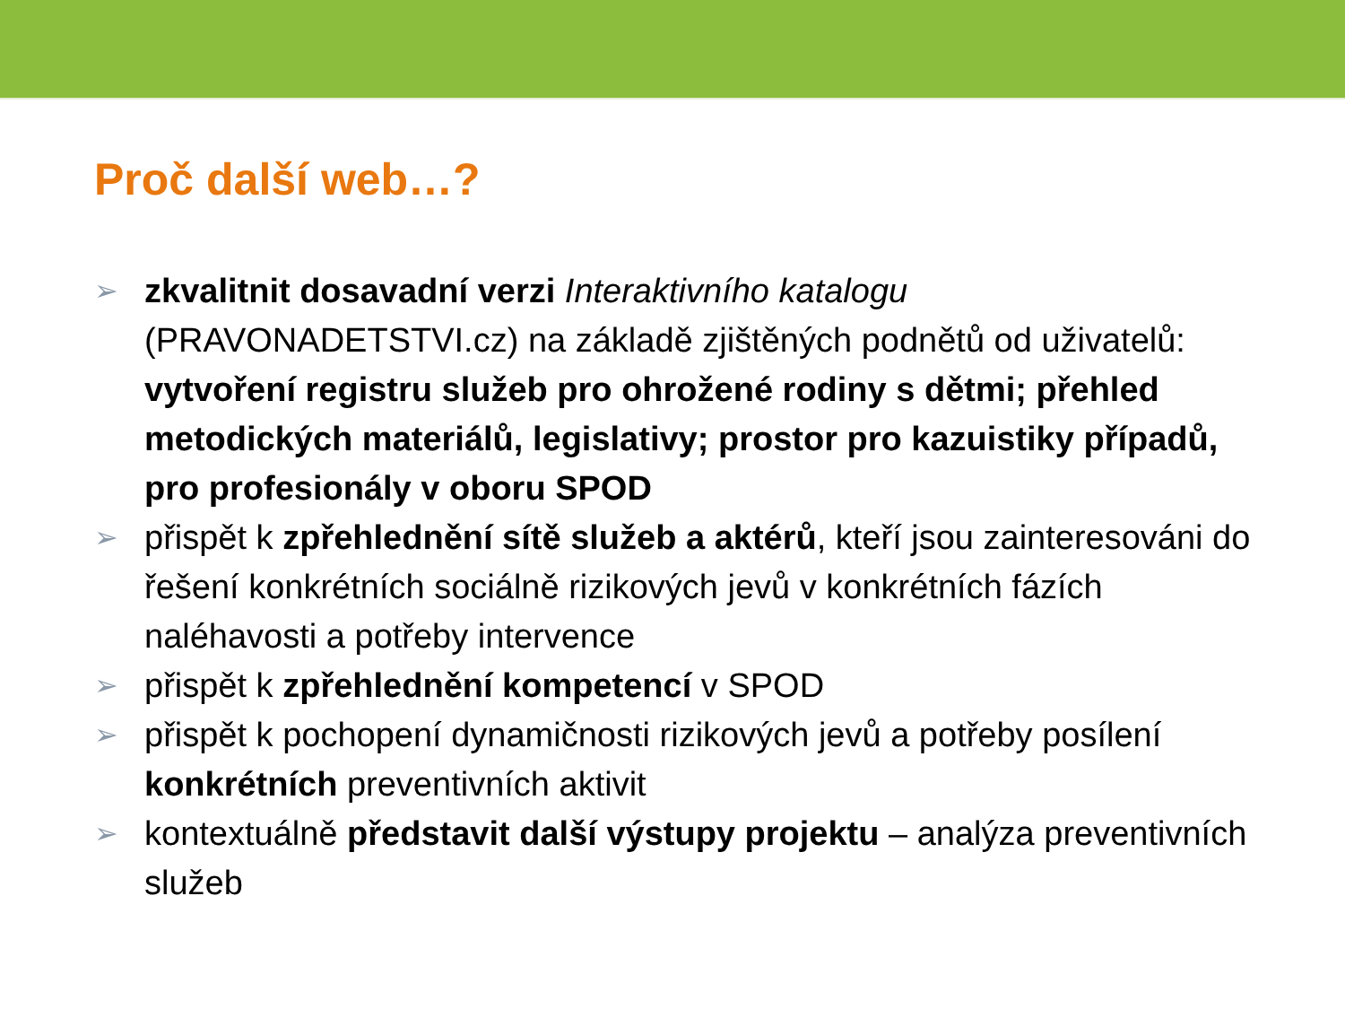Proč další web…?
➢ zkvalitnit dosavadní verzi Interaktivního katalogu (PRAVONADETSTVI.cz) na základě zjištěných podnětů od uživatelů: vytvoření registru služeb pro ohrožené rodiny s dětmi; přehled metodických materiálů, legislativy; prostor pro kazuistiky případů, pro profesionály v oboru SPOD
➢ přispět k zpřehlednění sítě služeb a aktérů, kteří jsou zainteresováni do řešení konkrétních sociálně rizikových jevů v konkrétních fázích naléhavosti a potřeby intervence
➢ přispět k zpřehlednění kompetencí v SPOD
➢ přispět k pochopení dynamičnosti rizikových jevů a potřeby posílení konkrétních preventivních aktivit
➢ kontextuálně představit další výstupy projektu – analýza preventivních služeb